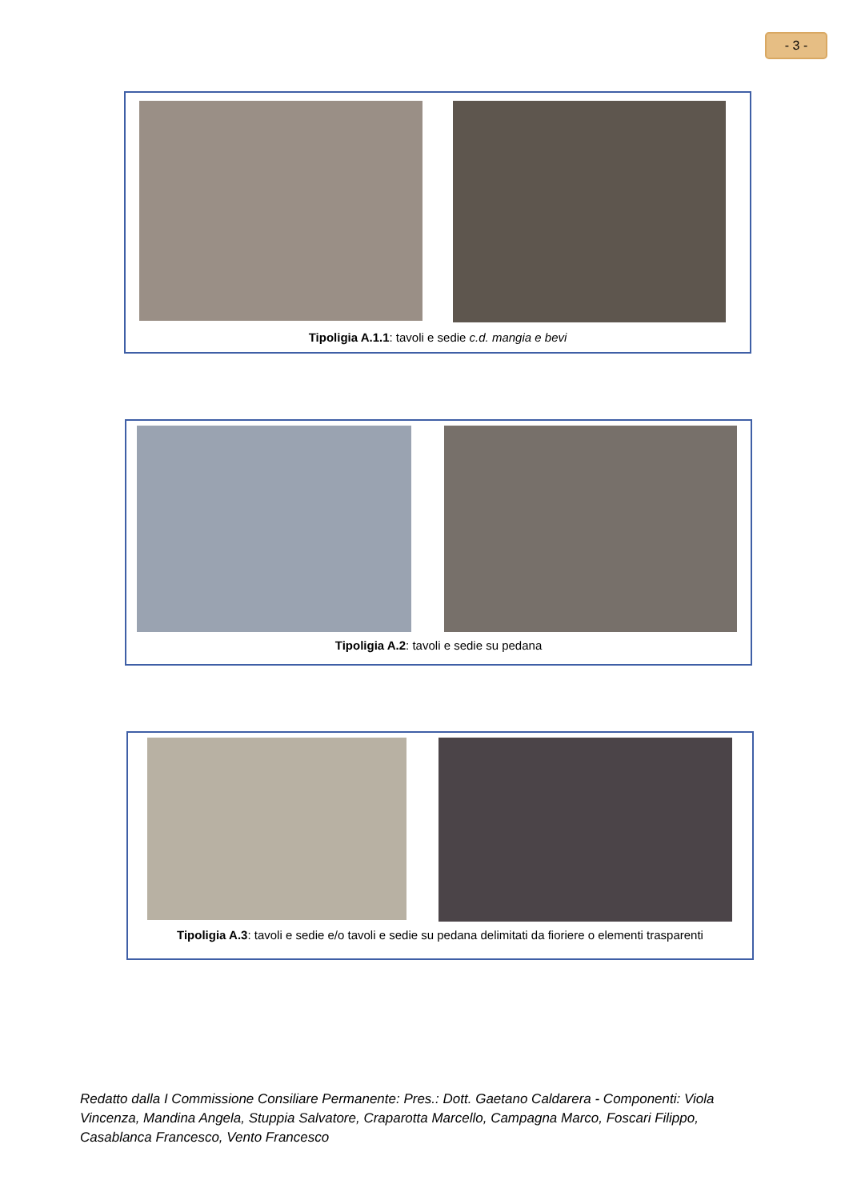- 3 -
Tipoligia A.1.1: tavoli e sedie c.d. mangia e bevi
Tipoligia A.2: tavoli e sedie su pedana
Tipoligia A.3: tavoli e sedie e/o tavoli e sedie su pedana delimitati da fioriere o elementi trasparenti
Redatto dalla I Commissione Consiliare Permanente: Pres.: Dott. Gaetano Caldarera - Componenti: Viola Vincenza, Mandina Angela, Stuppia Salvatore, Craparotta Marcello, Campagna Marco, Foscari Filippo, Casablanca Francesco, Vento Francesco